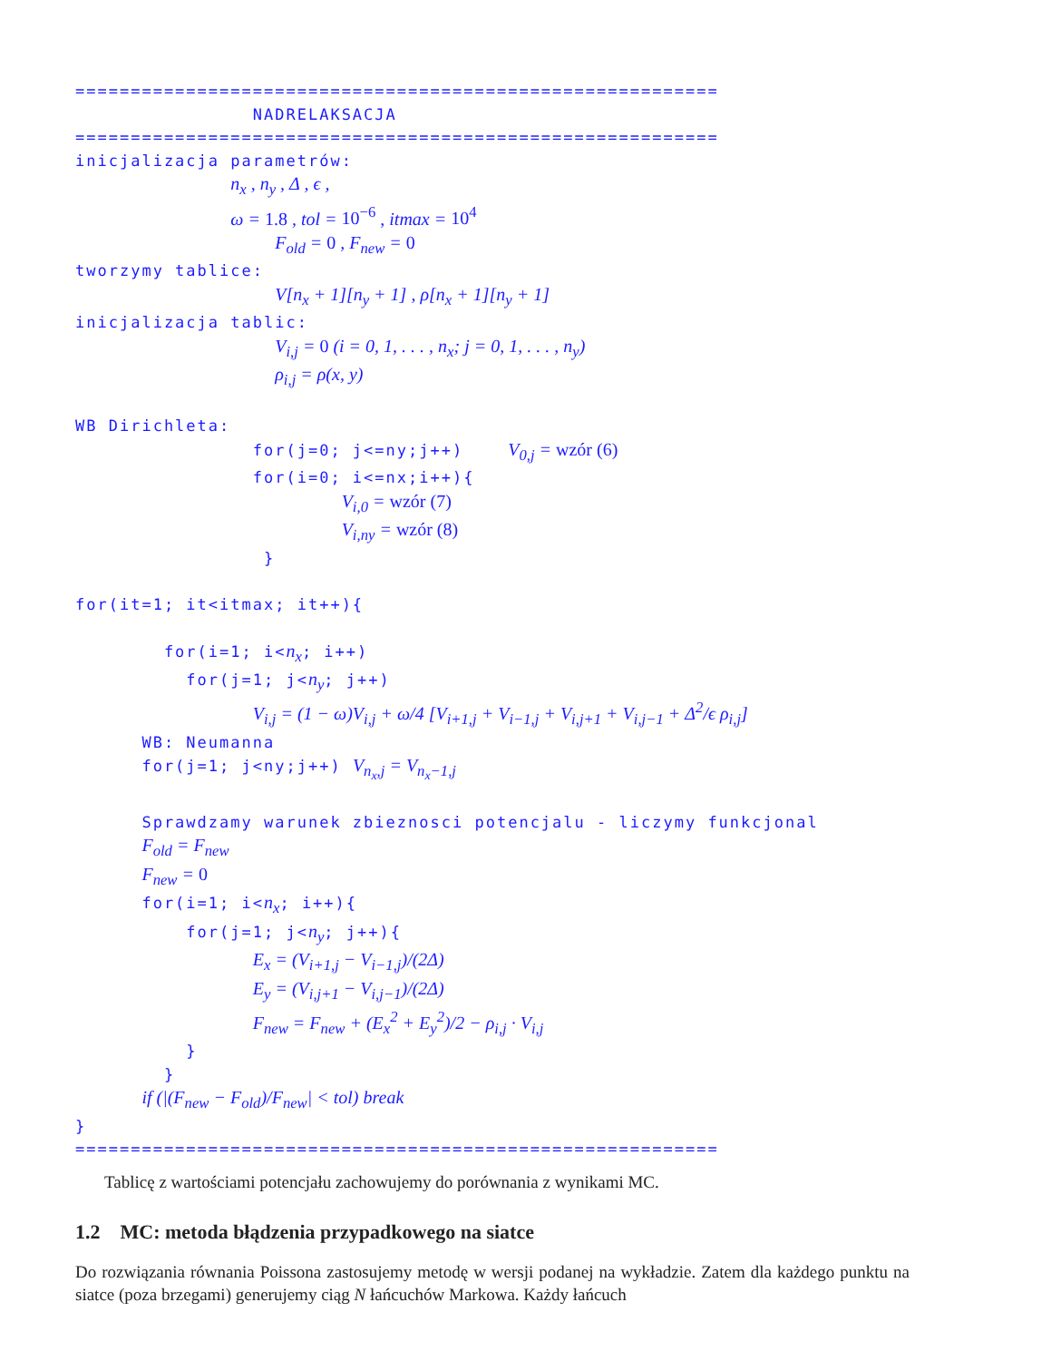========================================================== NADRELAKSACJA ========================================================== inicjalizacja parametrów: n<sub>x</sub> , n<sub>y</sub> , Δ , ϵ , ω = 1.8 , tol = 10<sup>−6</sup> , itmax = 10<sup>4</sup> F<sub>old</sub> = 0 , F<sub>new</sub> = 0 tworzymy tablice: V[n<sub>x</sub> + 1][n<sub>y</sub> + 1] , ρ[n<sub>x</sub> + 1][n<sub>y</sub> + 1] inicjalizacja tablic: V<sub>i,j</sub> = 0 (i = 0, 1, . . . , n<sub>x</sub>; j = 0, 1, . . . , n<sub>y</sub>) ρ<sub>i,j</sub> = ρ(x, y) WB Dirichleta: for(j=0; j<=ny;j++) V<sub>0,j</sub> = wzór (6) for(i=0; i<=nx;i++){ V<sub>i,0</sub> = wzór (7) V<sub>i,ny</sub> = wzór (8) } for(it=1; it<itmax; it++){ for(i=1; i<n<sub>x</sub>; i++) for(j=1; j<n<sub>y</sub>; j++) V<sub>i,j</sub> = (1 − ω)V<sub>i,j</sub> + ω/4 [V<sub>i+1,j</sub> + V<sub>i−1,j</sub> + V<sub>i,j+1</sub> + V<sub>i,j−1</sub> + Δ<sup>2</sup>/ϵ ρ<sub>i,j</sub>] WB: Neumanna for(j=1; j<ny;j++) V<sub>n<sub>x</sub>,j</sub> = V<sub>n<sub>x</sub>−1,j</sub> Sprawdzamy warunek zbieznosci potencjalu - liczymy funkcjonal F<sub>old</sub> = F<sub>new</sub> F<sub>new</sub> = 0 for(i=1; i<n<sub>x</sub>; i++){ for(j=1; j<n<sub>y</sub>; j++){ E<sub>x</sub> = (V<sub>i+1,j</sub> − V<sub>i−1,j</sub>)/(2Δ) E<sub>y</sub> = (V<sub>i,j+1</sub> − V<sub>i,j−1</sub>)/(2Δ) F<sub>new</sub> = F<sub>new</sub> + (E<sub>x</sub><sup>2</sup> + E<sub>y</sub><sup>2</sup>)/2 − ρ<sub>i,j</sub> · V<sub>i,j</sub> } } if (|(F<sub>new</sub> − F<sub>old</sub>)/F<sub>new</sub>| < tol) break } ==========================================================
Tablicę z wartościami potencjału zachowujemy do porównania z wynikami MC.
1.2 MC: metoda błądzenia przypadkowego na siatce
Do rozwiązania równania Poissona zastosujemy metodę w wersji podanej na wykładzie. Zatem dla każdego punktu na siatce (poza brzegami) generujemy ciąg N łańcuchów Markowa. Każdy łańcuch